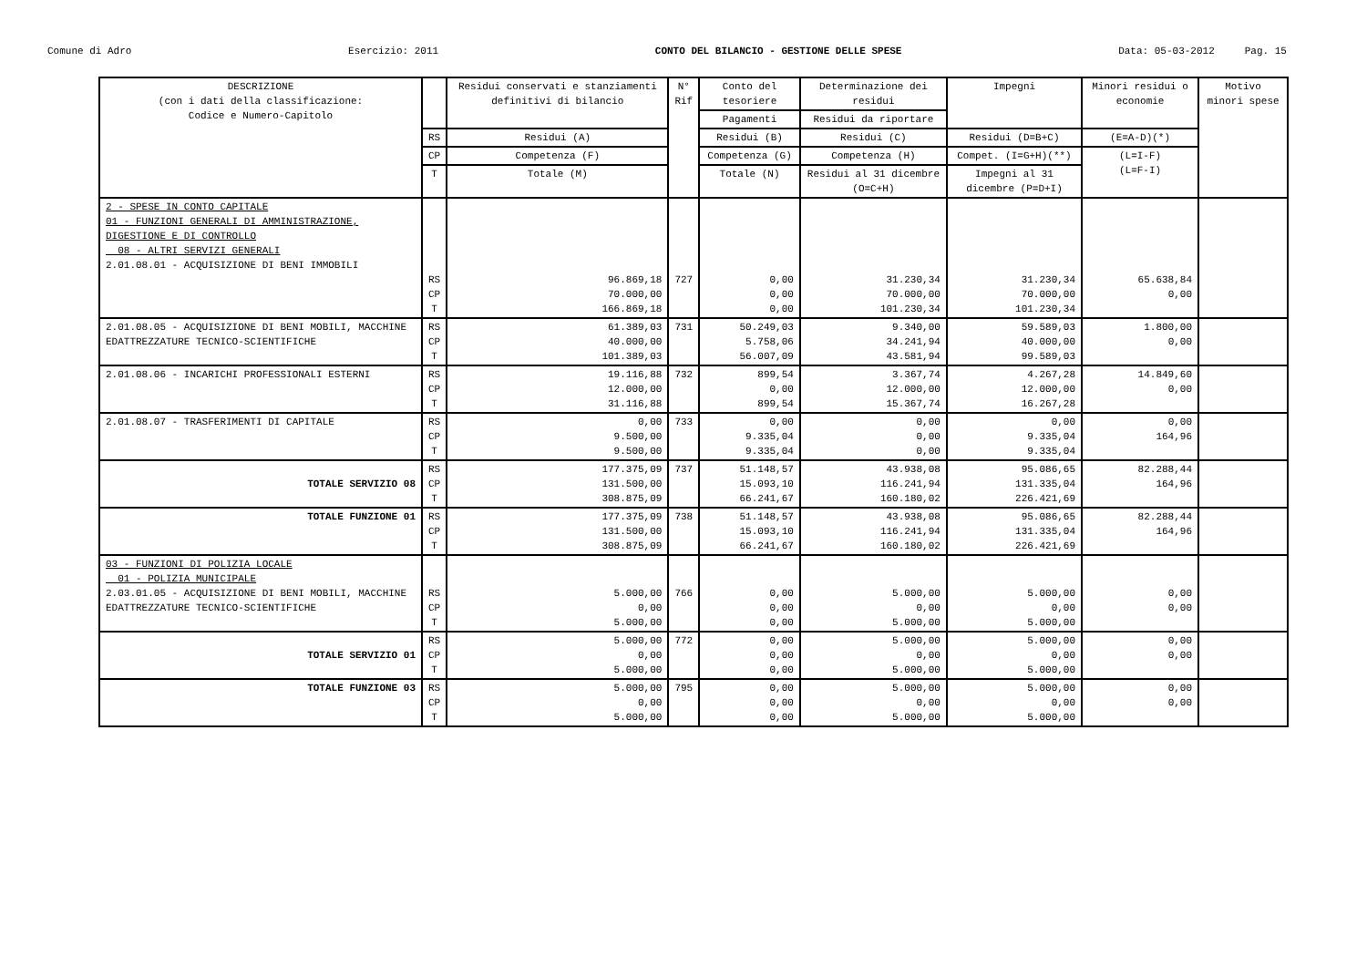Comune di Adro Esercizio: 2011 CONTO DEL BILANCIO - GESTIONE DELLE SPESE Data: 05-03-2012 Pag. 15
| DESCRIZIONE (con i dati della classificazione: Codice e Numero-Capitolo | | Residui conservati e stanziamenti definitivi di bilancio | N° Rif | Conto del tesoriere | Determinazione dei residui | Impegni | Minori residui o economie | Motivo minori spese |
| --- | --- | --- | --- | --- | --- | --- | --- | --- |
| | | | | Pagamenti | Residui da riportare | | | |
| | RS | Residui (A) | | Residui (B) | Residui (C) | Residui (D=B+C) | (E=A-D)(*) | |
| | CP | Competenza (F) | | Competenza (G) | Competenza (H) | Compet. (I=G+H)(**) | (L=I-F) (L=F-I) | |
| | T | Totale (M) | | Totale (N) | Residui al 31 dicembre (O=C+H) | Impegni al 31 dicembre (P=D+I) | | |
| 2 - SPESE IN CONTO CAPITALE 01 - FUNZIONI GENERALI DI AMMINISTRAZIONE, DIGESTIONE E DI CONTROLLO 08 - ALTRI SERVIZI GENERALI 2.01.08.01 - ACQUISIZIONE DI BENI IMMOBILI | RS CP T | 96.869,18 70.000,00 166.869,18 | 727 | 0,00 0,00 0,00 | 31.230,34 70.000,00 101.230,34 | 31.230,34 70.000,00 101.230,34 | 65.638,84 0,00 | |
| 2.01.08.05 - ACQUISIZIONE DI BENI MOBILI, MACCHINE EDATTREZZATURE TECNICO-SCIENTIFICHE | RS CP T | 61.389,03 40.000,00 101.389,03 | 731 | 50.249,03 5.758,06 56.007,09 | 9.340,00 34.241,94 43.581,94 | 59.589,03 40.000,00 99.589,03 | 1.800,00 0,00 | |
| 2.01.08.06 - INCARICHI PROFESSIONALI ESTERNI | RS CP T | 19.116,88 12.000,00 31.116,88 | 732 | 899,54 0,00 899,54 | 3.367,74 12.000,00 15.367,74 | 4.267,28 12.000,00 16.267,28 | 14.849,60 0,00 | |
| 2.01.08.07 - TRASFERIMENTI DI CAPITALE | RS CP T | 0,00 9.500,00 9.500,00 | 733 | 0,00 9.335,04 9.335,04 | 0,00 0,00 0,00 | 0,00 9.335,04 9.335,04 | 0,00 164,96 | |
| TOTALE SERVIZIO 08 | RS CP T | 177.375,09 131.500,00 308.875,09 | 737 | 51.148,57 15.093,10 66.241,67 | 43.938,08 116.241,94 160.180,02 | 95.086,65 131.335,04 226.421,69 | 82.288,44 164,96 | |
| TOTALE FUNZIONE 01 | RS CP T | 177.375,09 131.500,00 308.875,09 | 738 | 51.148,57 15.093,10 66.241,67 | 43.938,08 116.241,94 160.180,02 | 95.086,65 131.335,04 226.421,69 | 82.288,44 164,96 | |
| 03 - FUNZIONI DI POLIZIA LOCALE 01 - POLIZIA MUNICIPALE 2.03.01.05 - ACQUISIZIONE DI BENI MOBILI, MACCHINE EDATTREZZATURE TECNICO-SCIENTIFICHE | RS CP T | 5.000,00 0,00 5.000,00 | 766 | 0,00 0,00 0,00 | 5.000,00 0,00 5.000,00 | 5.000,00 0,00 5.000,00 | 0,00 0,00 | |
| TOTALE SERVIZIO 01 | RS CP T | 5.000,00 0,00 5.000,00 | 772 | 0,00 0,00 0,00 | 5.000,00 0,00 5.000,00 | 5.000,00 0,00 5.000,00 | 0,00 0,00 | |
| TOTALE FUNZIONE 03 | RS CP T | 5.000,00 0,00 5.000,00 | 795 | 0,00 0,00 0,00 | 5.000,00 0,00 5.000,00 | 5.000,00 0,00 5.000,00 | 0,00 0,00 | |